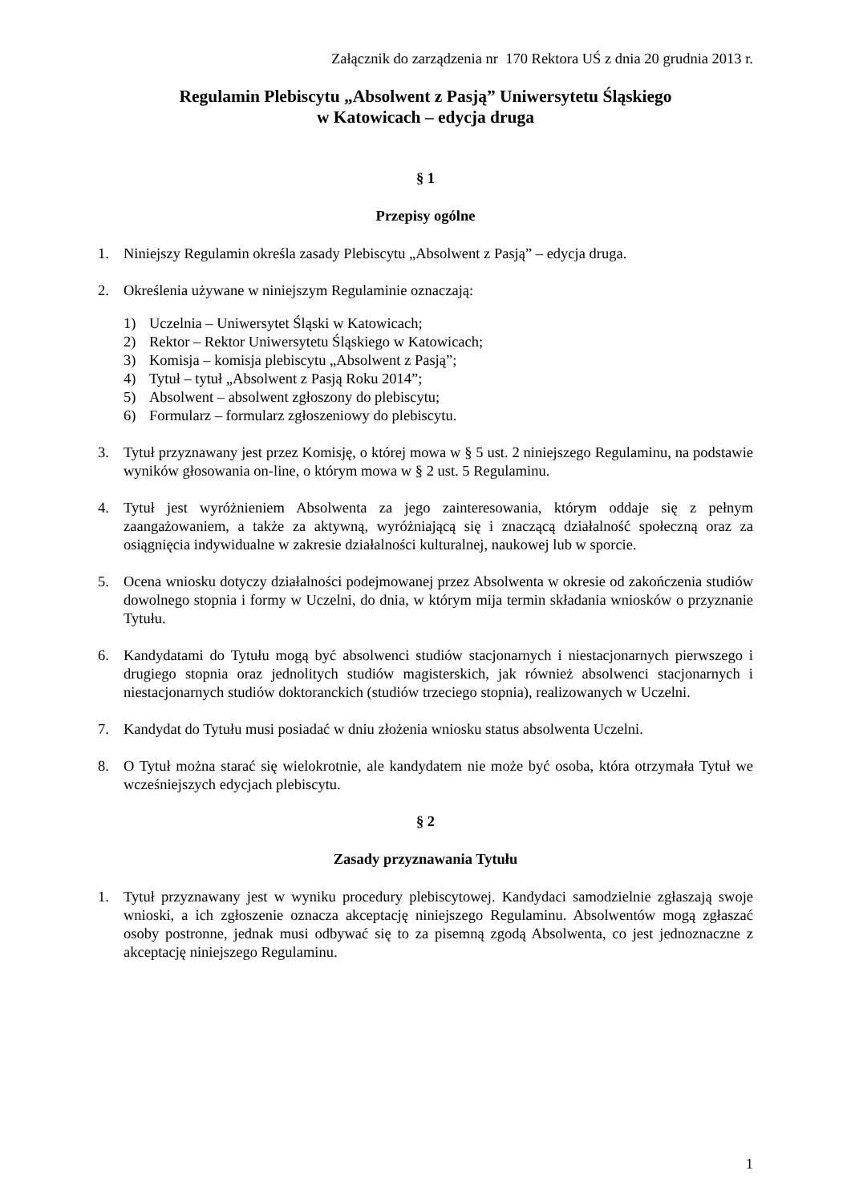Załącznik do zarządzenia nr 170 Rektora UŚ z dnia 20 grudnia 2013 r.
Regulamin Plebiscytu „Absolwent z Pasją” Uniwersytetu Śląskiego
w Katowicach – edycja druga
§ 1
Przepisy ogólne
1. Niniejszy Regulamin określa zasady Plebiscytu „Absolwent z Pasją” – edycja druga.
2. Określenia używane w niniejszym Regulaminie oznaczają:
1) Uczelnia – Uniwersytet Śląski w Katowicach;
2) Rektor – Rektor Uniwersytetu Śląskiego w Katowicach;
3) Komisja – komisja plebiscytu „Absolwent z Pasją”;
4) Tytuł – tytuł „Absolwent z Pasją Roku 2014”;
5) Absolwent – absolwent zgłoszony do plebiscytu;
6) Formularz – formularz zgłoszeniowy do plebiscytu.
3. Tytuł przyznawany jest przez Komisję, o której mowa w § 5 ust. 2 niniejszego Regulaminu, na podstawie wyników głosowania on-line, o którym mowa w § 2 ust. 5 Regulaminu.
4. Tytuł jest wyróżnieniem Absolwenta za jego zainteresowania, którym oddaje się z pełnym zaangażowaniem, a także za aktywną, wyróżniającą się i znaczącą działalność społeczną oraz za osiągnięcia indywidualne w zakresie działalności kulturalnej, naukowej lub w sporcie.
5. Ocena wniosku dotyczy działalności podejmowanej przez Absolwenta w okresie od zakończenia studiów dowolnego stopnia i formy w Uczelni, do dnia, w którym mija termin składania wniosków o przyznanie Tytułu.
6. Kandydatami do Tytułu mogą być absolwenci studiów stacjonarnych i niestacjonarnych pierwszego i drugiego stopnia oraz jednolitych studiów magisterskich, jak również absolwenci stacjonarnych i niestacjonarnych studiów doktoranckich (studiów trzeciego stopnia), realizowanych w Uczelni.
7. Kandydat do Tytułu musi posiadać w dniu złożenia wniosku status absolwenta Uczelni.
8. O Tytuł można starać się wielokrotnie, ale kandydatem nie może być osoba, która otrzymała Tytuł we wcześniejszych edycjach plebiscytu.
§ 2
Zasady przyznawania Tytułu
1. Tytuł przyznawany jest w wyniku procedury plebiscytowej. Kandydaci samodzielnie zgłaszają swoje wnioski, a ich zgłoszenie oznacza akceptację niniejszego Regulaminu. Absolwentów mogą zgłaszać osoby postronne, jednak musi odbywać się to za pisemną zgodą Absolwenta, co jest jednoznaczne z akceptację niniejszego Regulaminu.
1